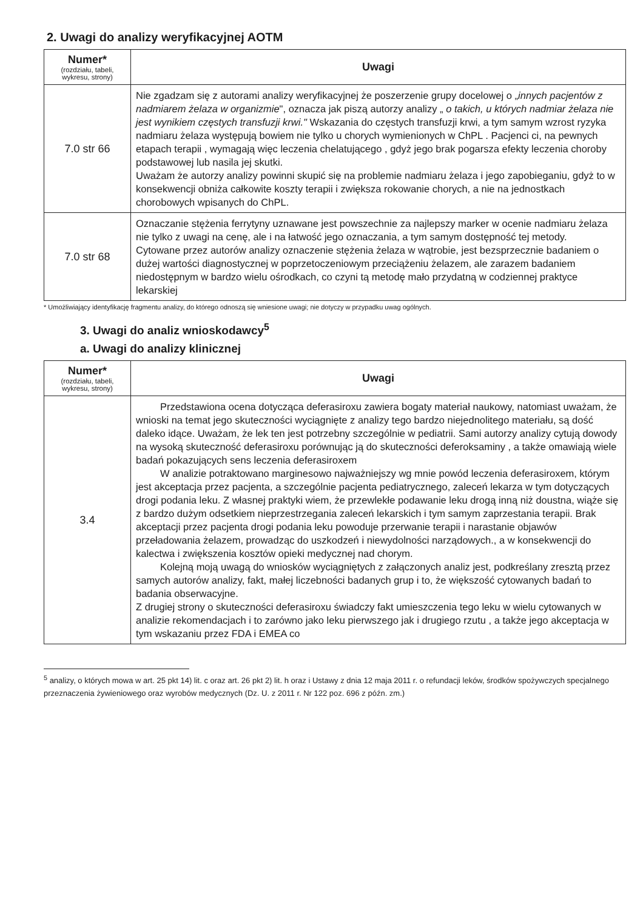2. Uwagi do analizy weryfikacyjnej AOTM
| Numer* (rozdziału, tabeli, wykresu, strony) | Uwagi |
| --- | --- |
| 7.0 str 66 | Nie zgadzam się z autorami analizy weryfikacyjnej że poszerzenie grupy docelowej o „ innych pacjentów z nadmiarem żelaza w organizmie ", oznacza jak piszą autorzy analizy „ o takich, u których nadmiar żelaza nie jest wynikiem częstych transfuzji krwi." Wskazania do częstych transfuzji krwi, a tym samym wzrost ryzyka nadmiaru żelaza występują bowiem nie tylko u chorych wymienionych w ChPL . Pacjenci ci, na pewnych etapach terapii , wymagają więc leczenia chelatującego , gdyż jego brak pogarsza efekty leczenia choroby podstawowej lub nasila jej skutki. Uważam że autorzy analizy powinni skupić się na problemie nadmiaru żelaza i jego zapobieganiu, gdyż to w konsekwencji obniża całkowite koszty terapii i zwiększa rokowanie chorych, a nie na jednostkach chorobowych wpisanych do ChPL. |
| 7.0 str 68 | Oznaczanie stężenia ferrytyny uznawane jest powszechnie za najlepszy marker w ocenie nadmiaru żelaza nie tylko z uwagi na cenę, ale i na łatwość jego oznaczania, a tym samym dostępność tej metody. Cytowane przez autorów analizy oznaczenie stężenia żelaza w wątrobie, jest bezsprzecznie badaniem o dużej wartości diagnostycznej w poprzetoczeniowym przeciążeniu żelazem, ale zarazem badaniem niedostępnym w bardzo wielu ośrodkach, co czyni tą metodę mało przydatną w codziennej praktyce lekarskiej |
* Umożliwiający identyfikację fragmentu analizy, do którego odnoszą się wniesione uwagi; nie dotyczy w przypadku uwag ogólnych.
3. Uwagi do analiz wnioskodawcy<sup>5</sup>
a. Uwagi do analizy klinicznej
| Numer* (rozdziału, tabeli, wykresu, strony) | Uwagi |
| --- | --- |
| 3.4 | Przedstawiona ocena dotycząca deferasiroxu zawiera bogaty materiał naukowy, natomiast uważam, że wnioski na temat jego skuteczności wyciągnięte z analizy tego bardzo niejednolitego materiału, są dość daleko idące. Uważam, że lek ten jest potrzebny szczególnie w pediatrii. Sami autorzy analizy cytują dowody na wysoką skuteczność deferasiroxu porównując ją do skuteczności deferoksaminy , a także omawiają wiele badań pokazujących sens leczenia deferasiroxem W analizie potraktowano marginesowo najważniejszy wg mnie powód leczenia deferasiroxem, którym jest akceptacja przez pacjenta, a szczególnie pacjenta pediatrycznego, zaleceń lekarza w tym dotyczących drogi podania leku. Z własnej praktyki wiem, że przewlekłe podawanie leku drogą inną niż doustna, wiąże się z bardzo dużym odsetkiem nieprzestrzegania zaleceń lekarskich i tym samym zaprzestania terapii. Brak akceptacji przez pacjenta drogi podania leku powoduje przerwanie terapii i narastanie objawów przeładowania żelazem, prowadząc do uszkodzeń i niewydolności narządowych., a w konsekwencji do kalectwa i zwiększenia kosztów opieki medycznej nad chorym. Kolejną moją uwagą do wniosków wyciągniętych z załączonych analiz jest, podkreślany zresztą przez samych autorów analizy, fakt, małej liczebności badanych grup i to, że większość cytowanych badań to badania obserwacyjne. Z drugiej strony o skuteczności deferasiroxu świadczy fakt umieszczenia tego leku w wielu cytowanych w analizie rekomendacjach i to zarówno jako leku pierwszego jak i drugiego rzutu , a także jego akceptacja w tym wskazaniu przez FDA i EMEA co |
<sup>5</sup> analizy, o których mowa w art. 25 pkt 14) lit. c oraz art. 26 pkt 2) lit. h oraz i Ustawy z dnia 12 maja 2011 r. o refundacji leków, środków spożywczych specjalnego przeznaczenia żywieniowego oraz wyrobów medycznych (Dz. U. z 2011 r. Nr 122 poz. 696 z późn. zm.)